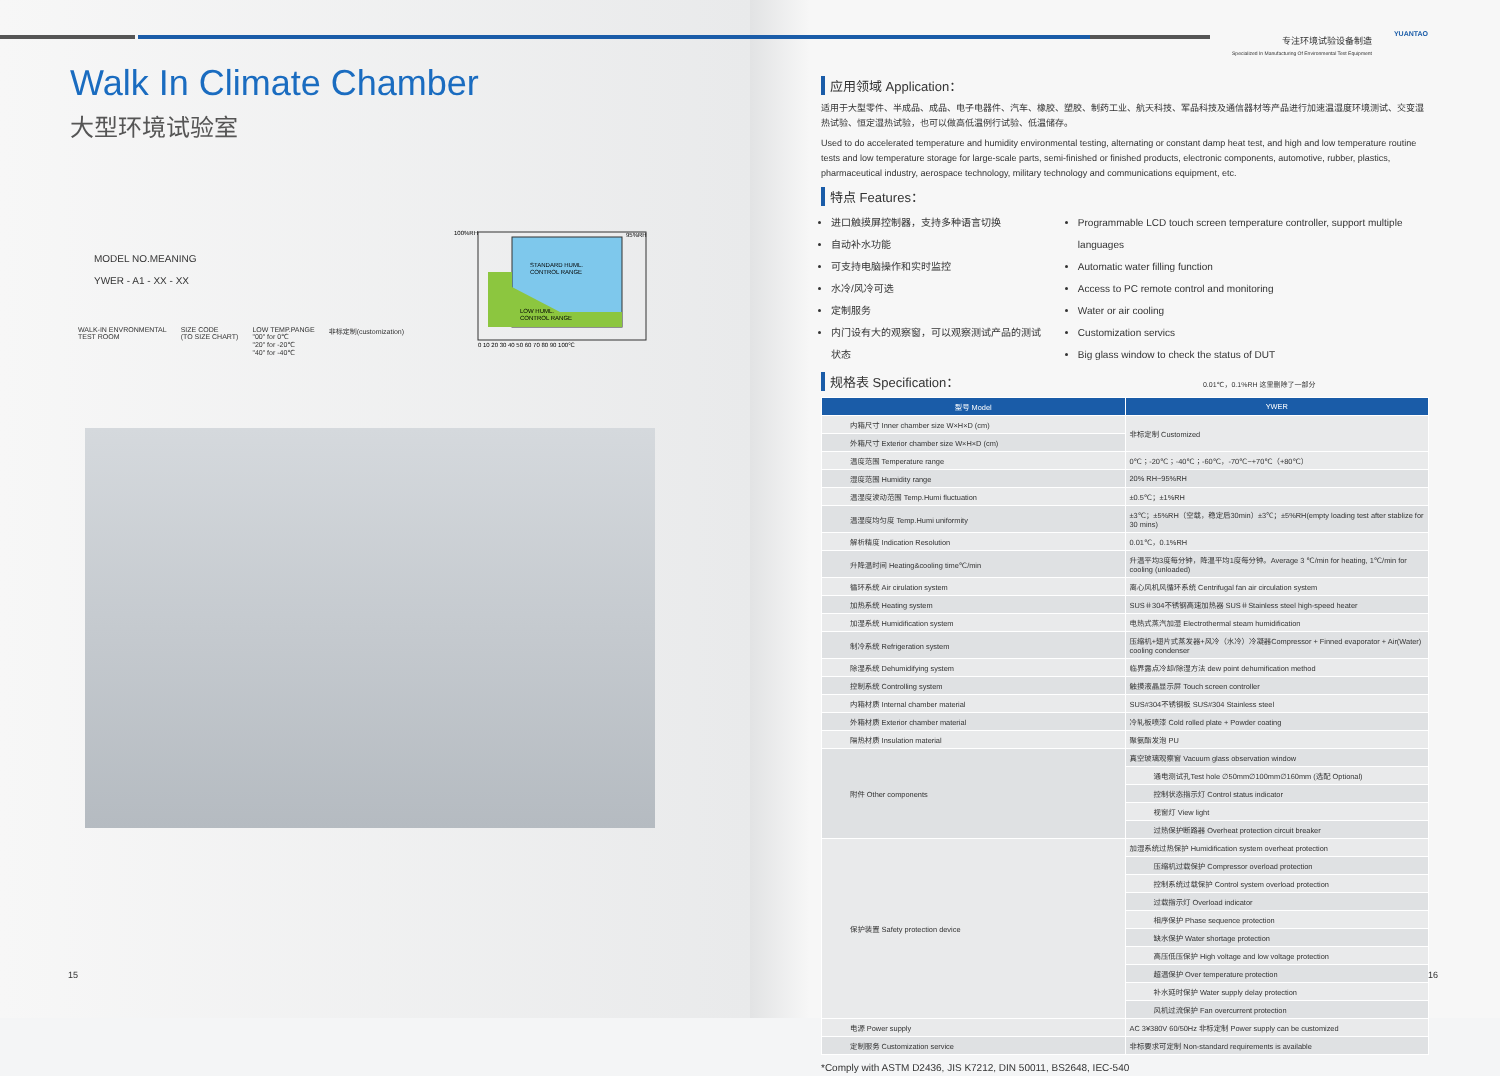Walk In Climate Chamber
大型环境试验室
MODEL NO.MEANING
YWER - A1 - XX - XX
WALK-IN ENVRONMENTAL
TEST ROOM
SIZE CODE
(TO SIZE CHART)
LOW TEMP.PANGE
"00" for 0℃
"20" for -20℃
"40" for -40℃
非标定制(customization)
100%RH
95%RH
STANDARD HUML.
CONTROL RANGE
LOW HUML.
CONTROL RANGE
0 10 20 30 40 50 60 70 80 90 100℃
15
专注环境试验设备制造
Specialized In Manufacturing Of Environmental Test Equipment
YUANTAO
应用领域 Application：
适用于大型零件、半成品、成品、电子电器件、汽车、橡胶、塑胶、制药工业、航天科技、军品科技及通信器材等产品进行加速温湿度环境测试、交变湿热试验、恒定湿热试验，也可以做高低温例行试验、低温储存。
Used to do accelerated temperature and humidity environmental testing, alternating or constant damp heat test, and high and low temperature routine tests and low temperature storage for large-scale parts, semi-finished or finished products, electronic components, automotive, rubber, plastics, pharmaceutical industry, aerospace technology, military technology and communications equipment, etc.
特点 Features：
进口触摸屏控制器，支持多种语言切换
自动补水功能
可支持电脑操作和实时监控
水冷/风冷可选
定制服务
内门设有大的观察窗，可以观察测试产品的测试状态
Programmable LCD touch screen temperature controller, support multiple languages
Automatic water filling function
Access to PC remote control and monitoring
Water or air cooling
Customization servics
Big glass window to check the status of DUT
规格表 Specification： 0.01℃，0.1%RH 这里删除了一部分
| 型号 Model | YWER |
| --- | --- |
| 内箱尺寸 Inner chamber size W×H×D (cm) | 非标定制 Customized |
| 外箱尺寸 Exterior chamber size W×H×D (cm) | |
| 温度范围 Temperature range | 0℃；-20℃；-40℃；-60℃，-70℃~+70℃（+80℃） |
| 湿度范围 Humidity range | 20% RH~95%RH |
| 温湿度波动范围 Temp.Humi fluctuation | ±0.5℃；±1%RH |
| 温湿度均匀度 Temp.Humi uniformity | ±3℃；±5%RH（空载，稳定后30min）±3℃；±5%RH(empty loading test after stablize for 30 mins) |
| 解析精度 Indication Resolution | 0.01℃，0.1%RH |
| 升降温时间 Heating&cooling time℃/min | 升温平均3度每分钟，降温平均1度每分钟。Average 3 ℃/min for heating, 1℃/min for cooling (unloaded) |
| 循环系统 Air cirulation system | 离心风机风循环系统 Centrifugal fan air circulation system |
| 加热系统 Heating system | SUS＃304不锈钢高速加热器 SUS＃Stainless steel high-speed heater |
| 加湿系统 Humidification system | 电热式蒸汽加湿 Electrothermal steam humidification |
| 制冷系统 Refrigeration system | 压缩机+翅片式蒸发器+风冷（水冷）冷凝器Compressor + Finned evaporator + Air(Water) cooling condenser |
| 除湿系统 Dehumidifying system | 临界露点冷却/除湿方法 dew point dehumification method |
| 控制系统 Controlling system | 触摸液晶显示屏 Touch screen controller |
| 内箱材质 Internal chamber material | SUS#304不锈钢板 SUS#304 Stainless steel |
| 外箱材质 Exterior chamber material | 冷轧板喷漆 Cold rolled plate + Powder coating |
| 隔热材质 Insulation material | 聚氨酯发泡 PU |
| 附件 Other components | 真空玻璃观察窗 Vacuum glass observation window |
| | 通电测试孔Test hole ∅50mm∅100mm∅160mm (选配 Optional) |
| | 控制状态指示灯 Control status indicator |
| | 视窗灯 View light |
| | 过热保护断路器 Overheat protection circuit breaker |
| 保护装置 Safety protection device | 加湿系统过热保护 Humidification system overheat protection |
| | 压缩机过载保护 Compressor overload protection |
| | 控制系统过载保护 Control system overload protection |
| | 过载指示灯 Overload indicator |
| | 相序保护 Phase sequence protection |
| | 缺水保护 Water shortage protection |
| | 高压低压保护 High voltage and low voltage protection |
| | 超温保护 Over temperature protection |
| | 补水延时保护 Water supply delay protection |
| | 风机过流保护 Fan overcurrent protection |
| 电源 Power supply | AC 3¥380V 60/50Hz 非标定制 Power supply can be customized |
| 定制服务 Customization service | 非标要求可定制 Non-standard requirements is available |
*Comply with ASTM D2436, JIS K7212, DIN 50011, BS2648, IEC-540
16